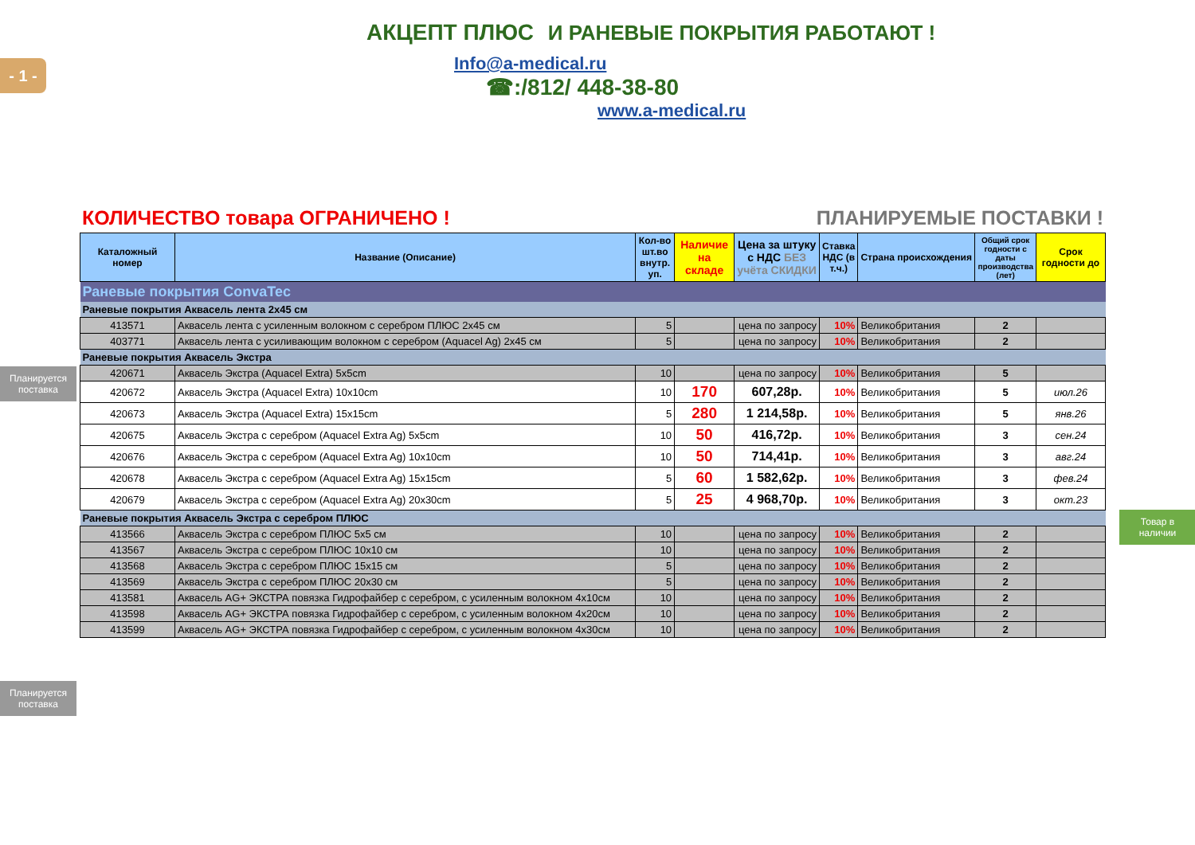- 1 -
Планируется поставка
Планируется поставка
Товар в наличии
АКЦЕПТ ПЛЮС И РАНЕВЫЕ ПОКРЫТИЯ РАБОТАЮТ !
Info@a-medical.ru
☎:/812/ 448-38-80
www.a-medical.ru
КОЛИЧЕСТВО товара ОГРАНИЧЕНО ! ПЛАНИРУЕМЫЕ ПОСТАВКИ !
| Каталожный номер | Название (Описание) | Кол-во шт.во внутр. уп. | Наличие на складе | Цена за штуку с НДС БЕЗ учёта СКИДКИ | Ставка НДС (в т.ч.) | Страна происхождения | Общий срок годности с даты производства (лет) | Срок годности до |
| --- | --- | --- | --- | --- | --- | --- | --- | --- |
| Раневые покрытия ConvaTec | | | | | | | | |
| Раневые покрытия Аквасель лента 2х45 см | | | | | | | | |
| 413571 | Аквасель лента с усиленным волокном с серебром ПЛЮС 2х45 см | 5 | | цена по запросу | 10% | Великобритания | 2 | |
| 403771 | Аквасель лента с усиливающим волокном с серебром (Aquacel Ag) 2х45 см | 5 | | цена по запросу | 10% | Великобритания | 2 | |
| Раневые покрытия Аквасель Экстра | | | | | | | | |
| 420671 | Аквасель Экстра (Aquacel Extra) 5x5cm | 10 | | цена по запросу | 10% | Великобритания | 5 | |
| 420672 | Аквасель Экстра (Aquacel Extra) 10x10cm | 10 | 170 | 607,28р. | 10% | Великобритания | 5 | июл.26 |
| 420673 | Аквасель Экстра (Aquacel Extra) 15x15cm | 5 | 280 | 1 214,58р. | 10% | Великобритания | 5 | янв.26 |
| 420675 | Аквасель Экстра с серебром (Aquacel Extra Ag) 5x5cm | 10 | 50 | 416,72р. | 10% | Великобритания | 3 | сен.24 |
| 420676 | Аквасель Экстра с серебром (Aquacel Extra Ag) 10x10cm | 10 | 50 | 714,41р. | 10% | Великобритания | 3 | авг.24 |
| 420678 | Аквасель Экстра с серебром (Aquacel Extra Ag) 15x15cm | 5 | 60 | 1 582,62р. | 10% | Великобритания | 3 | фев.24 |
| 420679 | Аквасель Экстра с серебром (Aquacel Extra Ag) 20x30cm | 5 | 25 | 4 968,70р. | 10% | Великобритания | 3 | окт.23 |
| Раневые покрытия Аквасель Экстра с серебром ПЛЮС | | | | | | | | |
| 413566 | Аквасель Экстра с серебром ПЛЮС 5х5 см | 10 | | цена по запросу | 10% | Великобритания | 2 | |
| 413567 | Аквасель Экстра с серебром ПЛЮС 10х10 см | 10 | | цена по запросу | 10% | Великобритания | 2 | |
| 413568 | Аквасель Экстра с серебром ПЛЮС 15х15 см | 5 | | цена по запросу | 10% | Великобритания | 2 | |
| 413569 | Аквасель Экстра с серебром ПЛЮС 20х30 см | 5 | | цена по запросу | 10% | Великобритания | 2 | |
| 413581 | Аквасель AG+ ЭКСТРА повязка Гидрофайбер с серебром, с усиленным волокном 4х10см | 10 | | цена по запросу | 10% | Великобритания | 2 | |
| 413598 | Аквасель AG+ ЭКСТРА повязка Гидрофайбер с серебром, с усиленным волокном 4х20см | 10 | | цена по запросу | 10% | Великобритания | 2 | |
| 413599 | Аквасель AG+ ЭКСТРА повязка Гидрофайбер с серебром, с усиленным волокном 4х30см | 10 | | цена по запросу | 10% | Великобритания | 2 | |